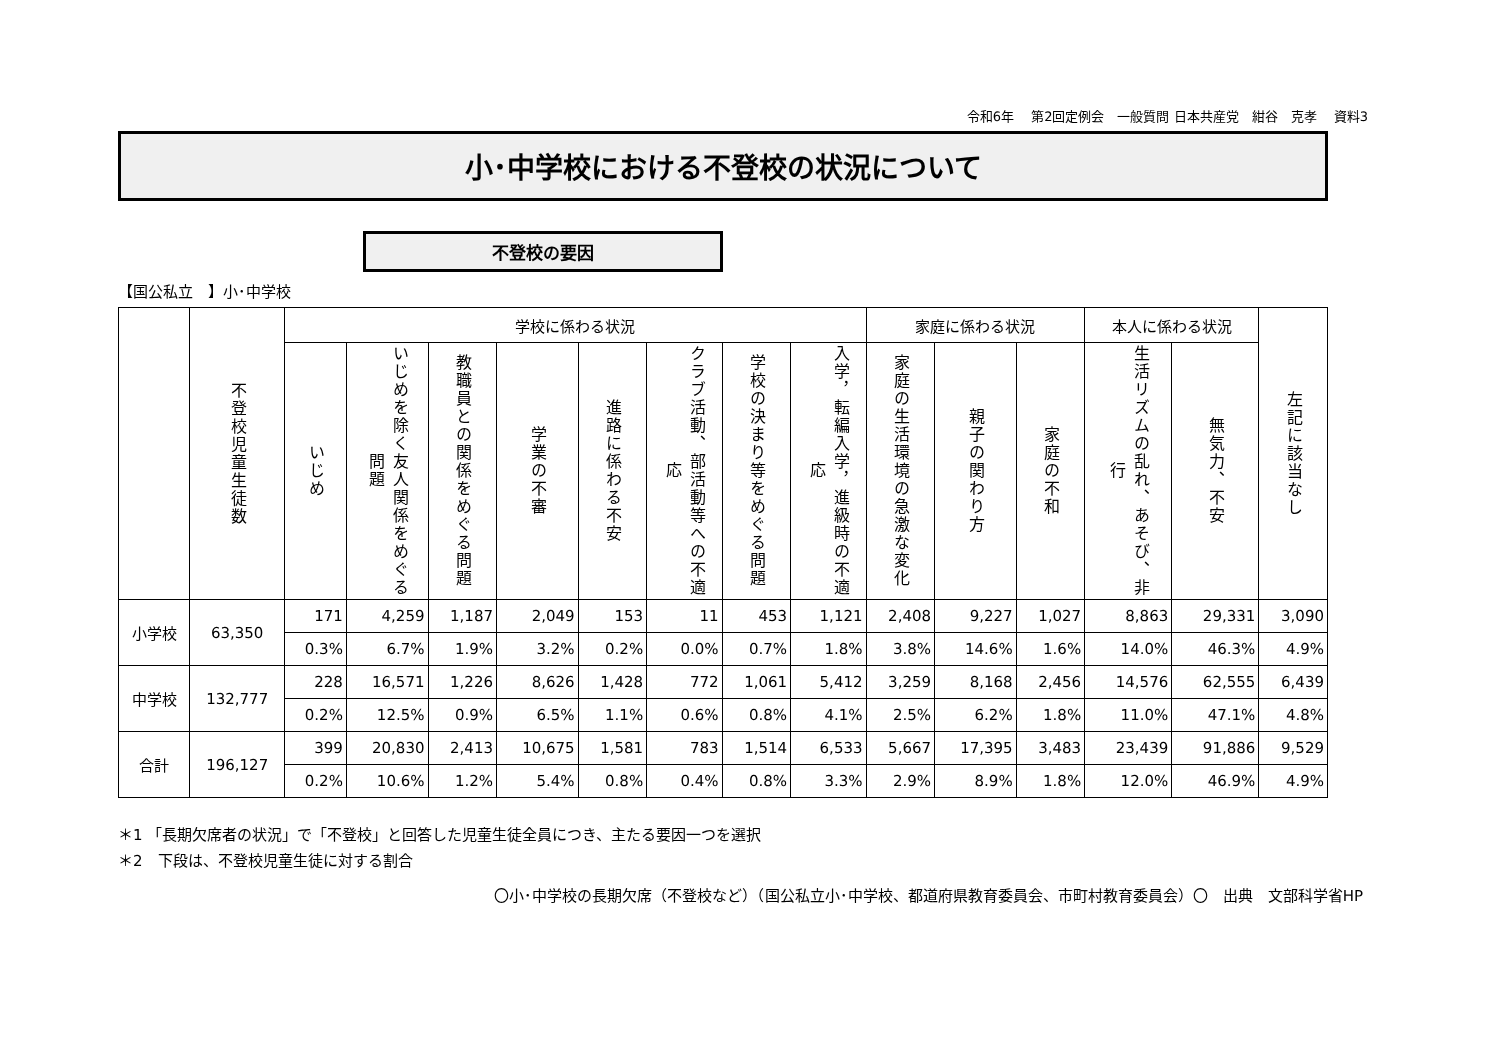令和6年　 第2回定例会　一般質問 日本共産党　紺谷　克孝　 資料3
小･中学校における不登校の状況について
不登校の要因
【国公私立　】小･中学校
| | 不登校児童生徒数 | 学校に係わる状況 | | | | | | | | 家庭に係わる状況 | | | 本人に係わる状況 | | 左記に該当なし |
| --- | --- | --- | --- | --- | --- | --- | --- | --- | --- | --- | --- | --- | --- | --- | --- |
| | | いじめ | いじめを除く友人関係をめぐる問題 | 教職員との関係をめぐる問題 | 学業の不審 | 進路に係わる不安 | クラブ活動、部活動等への不適応 | 学校の決まり等をめぐる問題 | 入学，転編入学，進級時の不適応 | 家庭の生活環境の急激な変化 | 親子の関わり方 | 家庭の不和 | 生活リズムの乱れ、あそび、非行 | 無気力、不安 | |
| 小学校 | 63,350 | 171 | 4,259 | 1,187 | 2,049 | 153 | 11 | 453 | 1,121 | 2,408 | 9,227 | 1,027 | 8,863 | 29,331 | 3,090 |
| | | 0.3% | 6.7% | 1.9% | 3.2% | 0.2% | 0.0% | 0.7% | 1.8% | 3.8% | 14.6% | 1.6% | 14.0% | 46.3% | 4.9% |
| 中学校 | 132,777 | 228 | 16,571 | 1,226 | 8,626 | 1,428 | 772 | 1,061 | 5,412 | 3,259 | 8,168 | 2,456 | 14,576 | 62,555 | 6,439 |
| | | 0.2% | 12.5% | 0.9% | 6.5% | 1.1% | 0.6% | 0.8% | 4.1% | 2.5% | 6.2% | 1.8% | 11.0% | 47.1% | 4.8% |
| 合計 | 196,127 | 399 | 20,830 | 2,413 | 10,675 | 1,581 | 783 | 1,514 | 6,533 | 5,667 | 17,395 | 3,483 | 23,439 | 91,886 | 9,529 |
| | | 0.2% | 10.6% | 1.2% | 5.4% | 0.8% | 0.4% | 0.8% | 3.3% | 2.9% | 8.9% | 1.8% | 12.0% | 46.9% | 4.9% |
＊1 「長期欠席者の状況」で「不登校」と回答した児童生徒全員につき、主たる要因一つを選択
＊2　下段は、不登校児童生徒に対する割合
〇小･中学校の長期欠席（不登校など）（国公私立小･中学校、都道府県教育委員会、市町村教育委員会）〇　出典　文部科学省HP